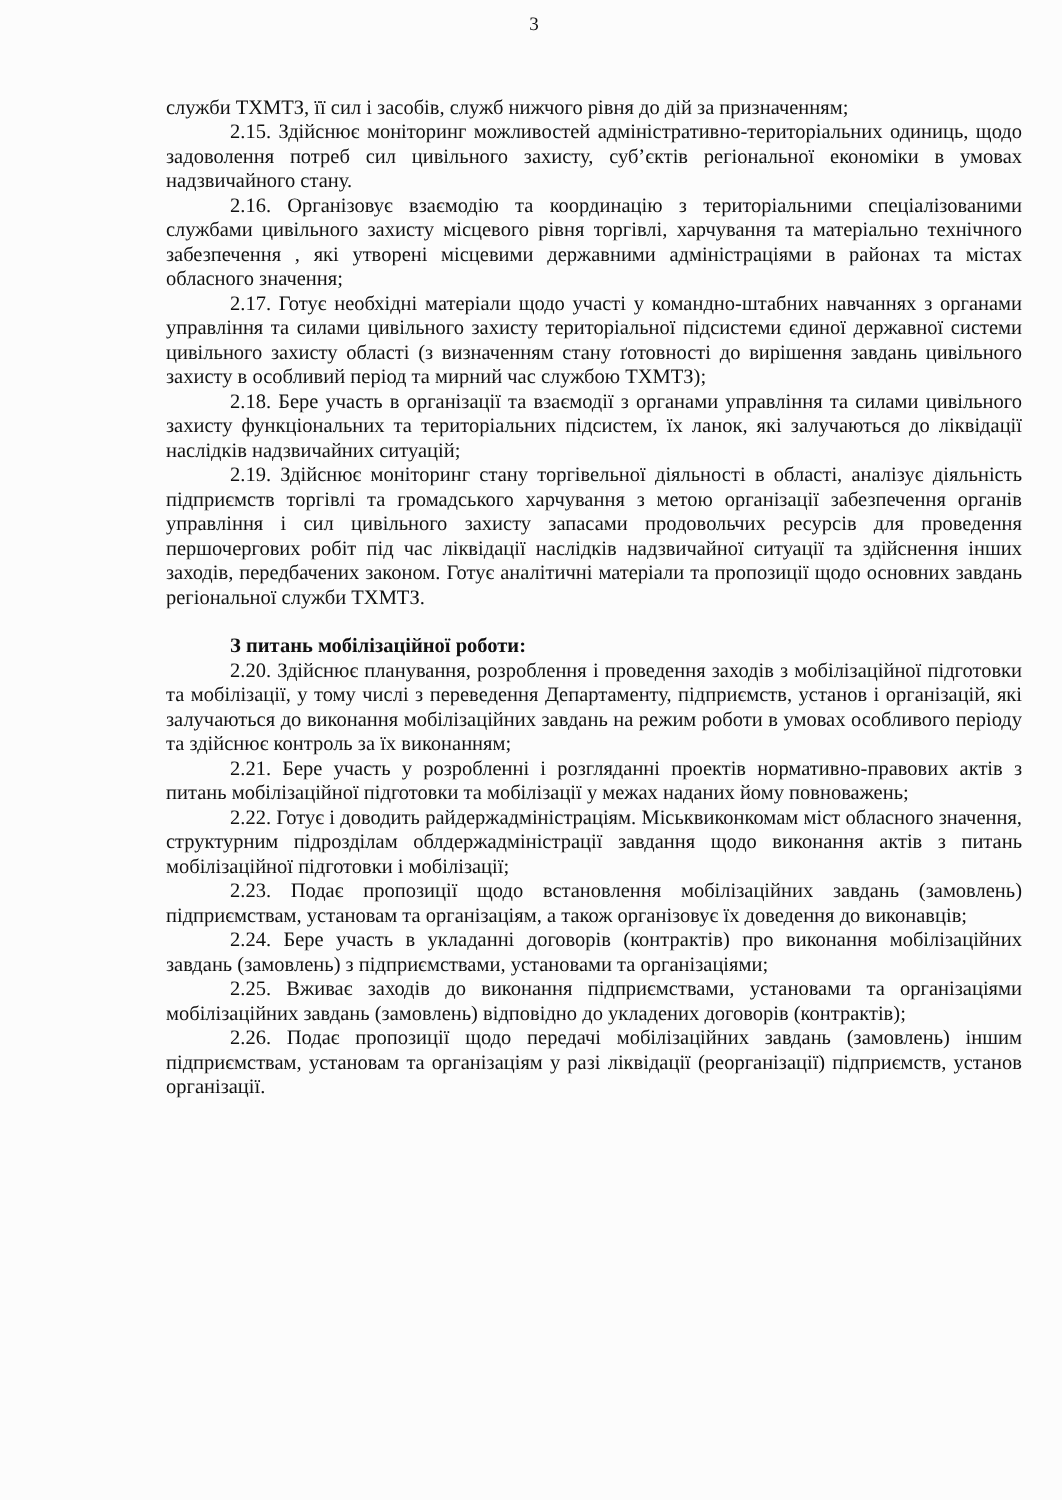3
служби ТХМТЗ, її сил і засобів, служб нижчого рівня до дій за призначенням;
2.15. Здійснює моніторинг можливостей адміністративно-територіальних одиниць, щодо задоволення потреб сил цивільного захисту, суб’єктів регіональної економіки в умовах надзвичайного стану.
2.16. Організовує взаємодію та координацію з територіальними спеціалізованими службами цивільного захисту місцевого рівня торгівлі, харчування та матеріально технічного забезпечення , які утворені місцевими державними адміністраціями в районах та містах обласного значення;
2.17. Готує необхідні матеріали щодо участі у командно-штабних навчаннях з органами управління та силами цивільного захисту територіальної підсистеми єдиної державної системи цивільного захисту області (з визначенням стану ґотовності до вирішення завдань цивільного захисту в особливий період та мирний час службою ТХМТЗ);
2.18. Бере участь в організації та взаємодії з органами управління та силами цивільного захисту функціональних та територіальних підсистем, їх ланок, які залучаються до ліквідації наслідків надзвичайних ситуацій;
2.19. Здійснює моніторинг стану торгівельної діяльності в області, аналізує діяльність підприємств торгівлі та громадського харчування з метою організації забезпечення органів управління і сил цивільного захисту запасами продовольчих ресурсів для проведення першочергових робіт під час ліквідації наслідків надзвичайної ситуації та здійснення інших заходів, передбачених законом. Готує аналітичні матеріали та пропозиції щодо основних завдань регіональної служби ТХМТЗ.
З питань мобілізаційної роботи:
2.20. Здійснює планування, розроблення і проведення заходів з мобілізаційної підготовки та мобілізації, у тому числі з переведення Департаменту, підприємств, установ і організацій, які залучаються до виконання мобілізаційних завдань на режим роботи в умовах особливого періоду та здійснює контроль за їх виконанням;
2.21. Бере участь у розробленні і розгляданні проектів нормативно-правових актів з питань мобілізаційної підготовки та мобілізації у межах наданих йому повноважень;
2.22. Готує і доводить райдержадміністраціям. Міськвиконкомам міст обласного значення, структурним підрозділам облдержадміністрації завдання щодо виконання актів з питань мобілізаційної підготовки і мобілізації;
2.23. Подає пропозиції щодо встановлення мобілізаційних завдань (замовлень) підприємствам, установам та організаціям, а також організовує їх доведення до виконавців;
2.24. Бере участь в укладанні договорів (контрактів) про виконання мобілізаційних завдань (замовлень) з підприємствами, установами та організаціями;
2.25. Вживає заходів до виконання підприємствами, установами та організаціями мобілізаційних завдань (замовлень) відповідно до укладених договорів (контрактів);
2.26. Подає пропозиції щодо передачі мобілізаційних завдань (замовлень) іншим підприємствам, установам та організаціям у разі ліквідації (реорганізації) підприємств, установ організації.